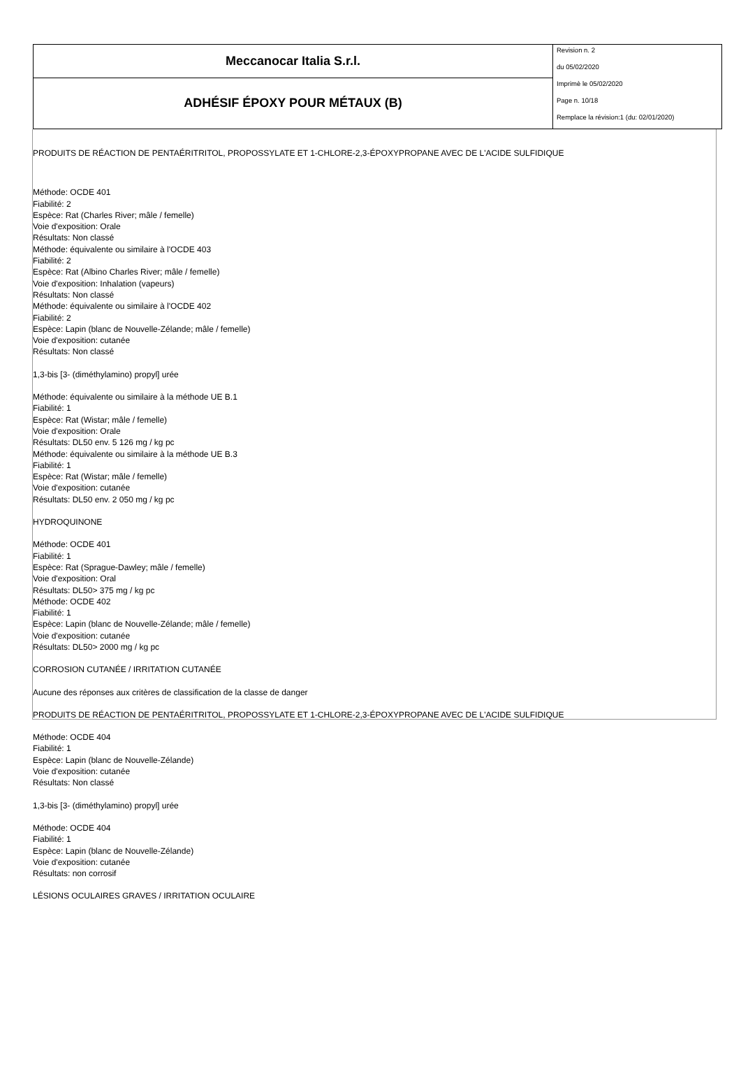| Meccanocar Italia S.r.l. | Revision n. 2 du 05/02/2020 Imprimè le 05/02/2020 Page n. 10/18 Remplace la révision:1 (du: 02/01/2020) |
| ADHÉSIF ÉPOXY POUR MÉTAUX (B) | |
PRODUITS DE RÉACTION DE PENTAÉRITRITOL, PROPOSSYLATE ET 1-CHLORE-2,3-ÉPOXYPROPANE AVEC DE L'ACIDE SULFIDIQUE
Méthode: OCDE 401
Fiabilité: 2
Espèce: Rat (Charles River; mâle / femelle)
Voie d'exposition: Orale
Résultats: Non classé
Méthode: équivalente ou similaire à l'OCDE 403
Fiabilité: 2
Espèce: Rat (Albino Charles River; mâle / femelle)
Voie d'exposition: Inhalation (vapeurs)
Résultats: Non classé
Méthode: équivalente ou similaire à l'OCDE 402
Fiabilité: 2
Espèce: Lapin (blanc de Nouvelle-Zélande; mâle / femelle)
Voie d'exposition: cutanée
Résultats: Non classé
1,3-bis [3- (diméthylamino) propyl] urée
Méthode: équivalente ou similaire à la méthode UE B.1
Fiabilité: 1
Espèce: Rat (Wistar; mâle / femelle)
Voie d'exposition: Orale
Résultats: DL50 env. 5 126 mg / kg pc
Méthode: équivalente ou similaire à la méthode UE B.3
Fiabilité: 1
Espèce: Rat (Wistar; mâle / femelle)
Voie d'exposition: cutanée
Résultats: DL50 env. 2 050 mg / kg pc
HYDROQUINONE
Méthode: OCDE 401
Fiabilité: 1
Espèce: Rat (Sprague-Dawley; mâle / femelle)
Voie d'exposition: Oral
Résultats: DL50> 375 mg / kg pc
Méthode: OCDE 402
Fiabilité: 1
Espèce: Lapin (blanc de Nouvelle-Zélande; mâle / femelle)
Voie d'exposition: cutanée
Résultats: DL50> 2000 mg / kg pc
CORROSION CUTANÉE / IRRITATION CUTANÉE
Aucune des réponses aux critères de classification de la classe de danger
PRODUITS DE RÉACTION DE PENTAÉRITRITOL, PROPOSSYLATE ET 1-CHLORE-2,3-ÉPOXYPROPANE AVEC DE L'ACIDE SULFIDIQUE
Méthode: OCDE 404
Fiabilité: 1
Espèce: Lapin (blanc de Nouvelle-Zélande)
Voie d'exposition: cutanée
Résultats: Non classé
1,3-bis [3- (diméthylamino) propyl] urée
Méthode: OCDE 404
Fiabilité: 1
Espèce: Lapin (blanc de Nouvelle-Zélande)
Voie d'exposition: cutanée
Résultats: non corrosif
LÉSIONS OCULAIRES GRAVES / IRRITATION OCULAIRE